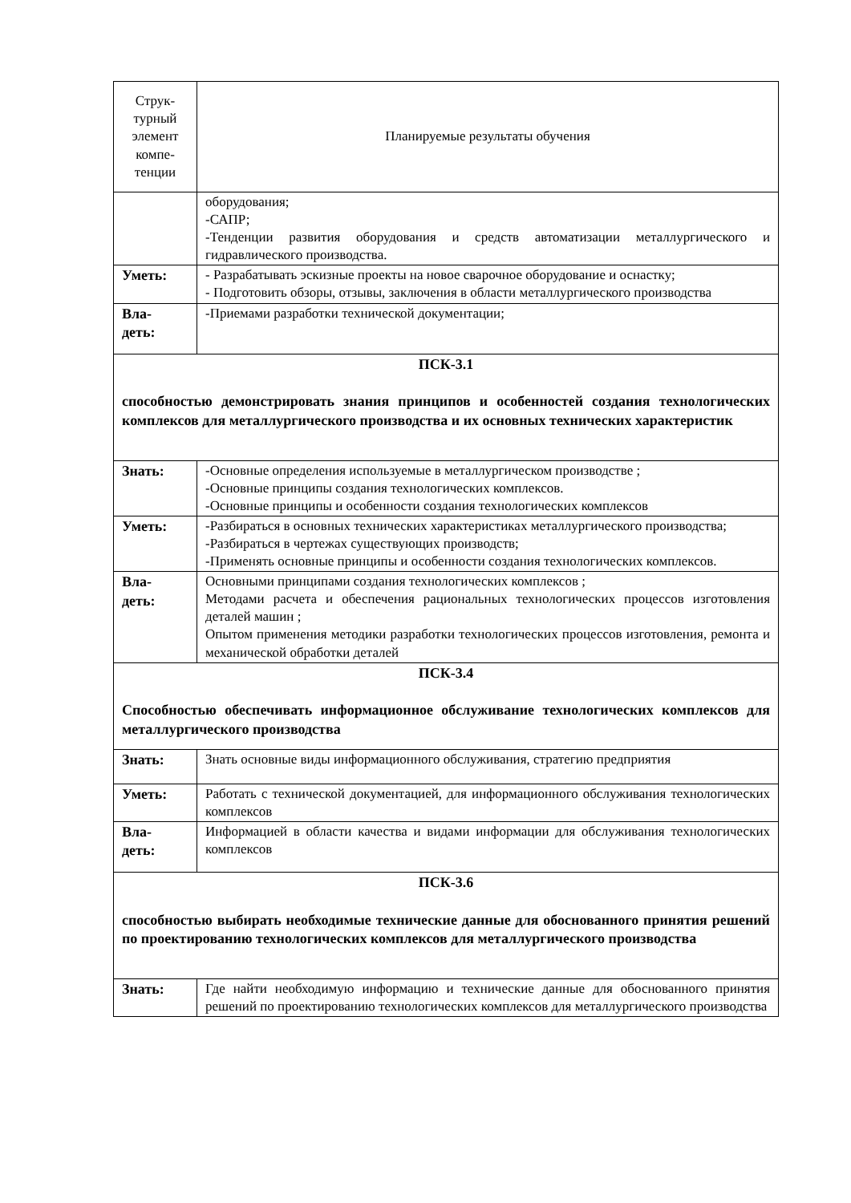| Струк- турный элемент компе- тенции | Планируемые результаты обучения |
| --- | --- |
| | оборудования; -САПР; -Тенденции развития оборудования и средств автоматизации металлургического и гидравлического производства. |
| Уметь: | - Разрабатывать эскизные проекты на новое сварочное оборудование и оснастку; - Подготовить обзоры, отзывы, заключения в области металлургического производства |
| Вла- деть: | -Приемами разработки технической документации; |
| ПСК-3.1 способностью демонстрировать знания принципов и особенностей создания технологических комплексов для металлургического производства и их основных технических характеристик | |
| Знать: | -Основные определения используемые в металлургическом производстве ; -Основные принципы создания технологических комплексов. -Основные принципы и особенности создания технологических комплексов |
| Уметь: | -Разбираться в основных технических характеристиках металлургического производства; -Разбираться в чертежах существующих производств; -Применять основные принципы и особенности создания технологических комплексов. |
| Вла- деть: | Основными принципами создания технологических комплексов ; Методами расчета и обеспечения рациональных технологических процессов изготовления деталей машин ; Опытом применения методики разработки технологических процессов изготовления, ремонта и механической обработки деталей |
| ПСК-3.4 Способностью обеспечивать информационное обслуживание технологических комплексов для металлургического производства | |
| Знать: | Знать основные виды информационного обслуживания, стратегию предприятия |
| Уметь: | Работать с технической документацией, для информационного обслуживания технологических комплексов |
| Вла- деть: | Информацией в области качества и видами информации для обслуживания технологических комплексов |
| ПСК-3.6 способностью выбирать необходимые технические данные для обоснованного принятия решений по проектированию технологических комплексов для металлургического производства | |
| Знать: | Где найти необходимую информацию и технические данные для обоснованного принятия решений по проектированию технологических комплексов для металлургического производства |